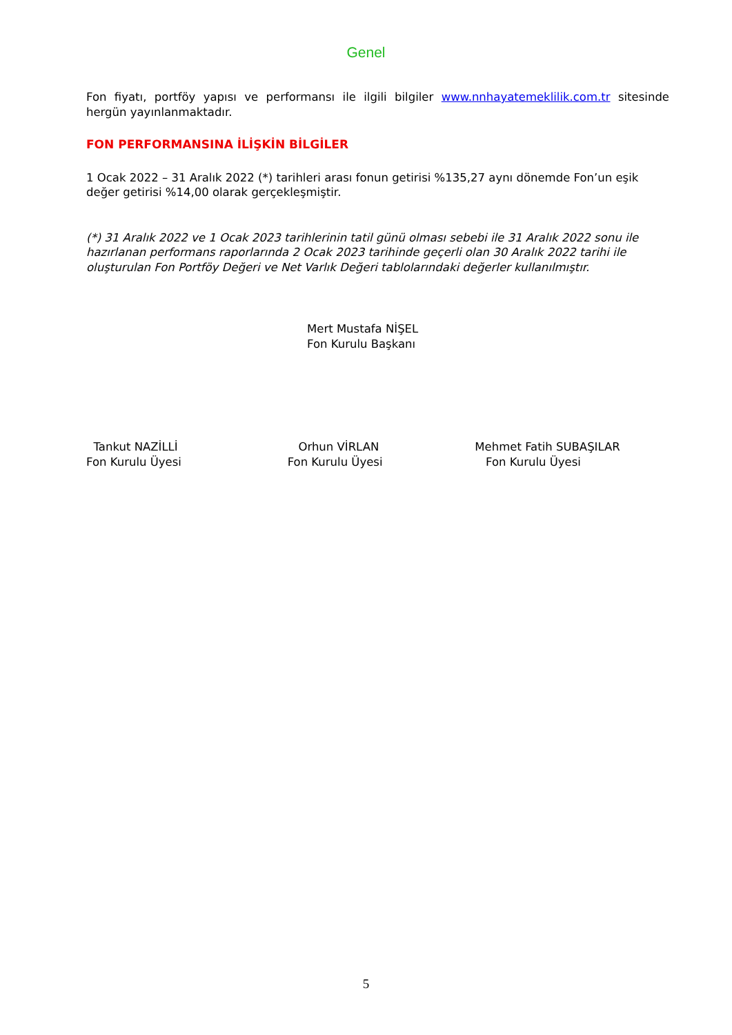Genel
Fon fiyatı, portföy yapısı ve performansı ile ilgili bilgiler www.nnhayatemeklilik.com.tr sitesinde hergün yayınlanmaktadır.
FON PERFORMANSINA İLİŞKİN BİLGİLER
1 Ocak 2022 – 31 Aralık 2022 (*) tarihleri arası fonun getirisi %135,27 aynı dönemde Fon’un eşik değer getirisi %14,00 olarak gerçekleşmiştir.
(*) 31 Aralık 2022 ve 1 Ocak 2023 tarihlerinin tatil günü olması sebebi ile 31 Aralık 2022 sonu ile hazırlanan performans raporlarında 2 Ocak 2023 tarihinde geçerli olan 30 Aralık 2022 tarihi ile oluşturulan Fon Portföy Değeri ve Net Varlık Değeri tablolarındaki değerler kullanılmıştır.
Mert Mustafa NİŞEL
Fon Kurulu Başkanı
Tankut NAZİLLİ
Fon Kurulu Üyesi
Orhun VİRLAN
Fon Kurulu Üyesi
Mehmet Fatih SUBAŞILAR
Fon Kurulu Üyesi
5